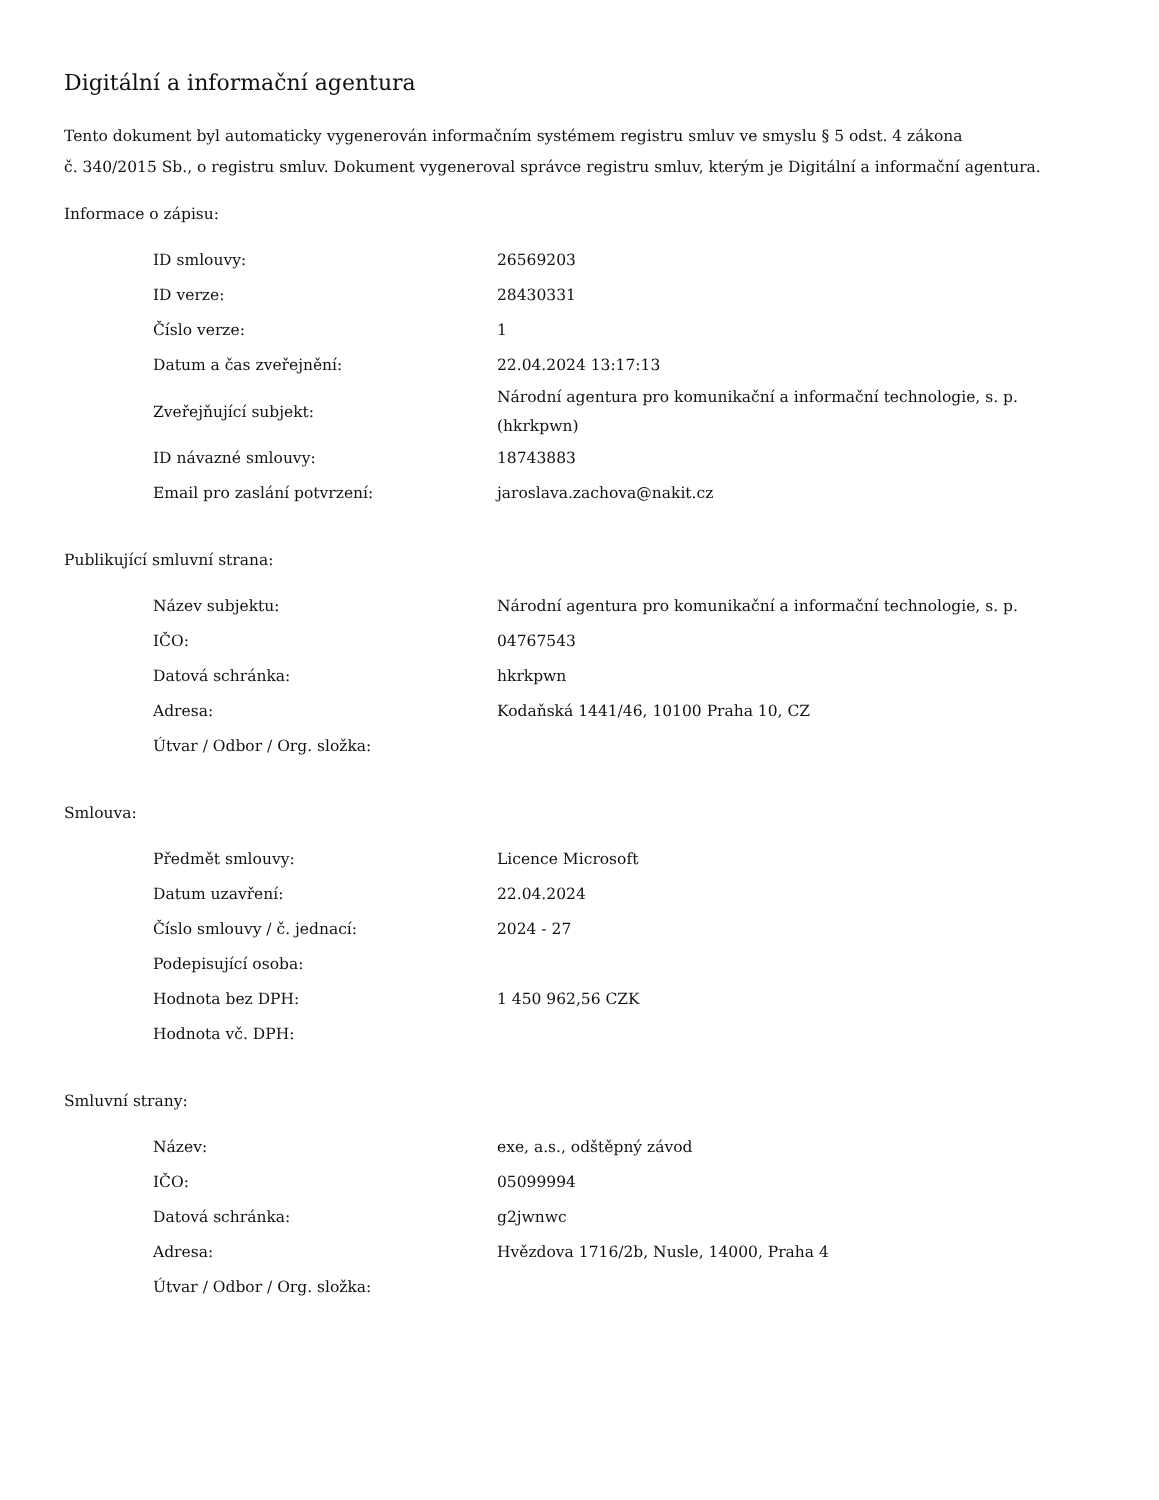Digitální a informační agentura
Tento dokument byl automaticky vygenerován informačním systémem registru smluv ve smyslu § 5 odst. 4 zákona
č. 340/2015 Sb., o registru smluv. Dokument vygeneroval správce registru smluv, kterým je Digitální a informační agentura.
Informace o zápisu:
| ID smlouvy: | 26569203 |
| ID verze: | 28430331 |
| Číslo verze: | 1 |
| Datum a čas zveřejnění: | 22.04.2024 13:17:13 |
| Zveřejňující subjekt: | Národní agentura pro komunikační a informační technologie, s. p. (hkrkpwn) |
| ID návazné smlouvy: | 18743883 |
| Email pro zaslání potvrzení: | jaroslava.zachova@nakit.cz |
Publikující smluvní strana:
| Název subjektu: | Národní agentura pro komunikační a informační technologie, s. p. |
| IČO: | 04767543 |
| Datová schránka: | hkrkpwn |
| Adresa: | Kodaňská 1441/46, 10100 Praha 10, CZ |
| Útvar / Odbor / Org. složka: | |
Smlouva:
| Předmět smlouvy: | Licence Microsoft |
| Datum uzavření: | 22.04.2024 |
| Číslo smlouvy / č. jednací: | 2024 - 27 |
| Podepisující osoba: | |
| Hodnota bez DPH: | 1 450 962,56 CZK |
| Hodnota vč. DPH: | |
Smluvní strany:
| Název: | exe, a.s., odštěpný závod |
| IČO: | 05099994 |
| Datová schránka: | g2jwnwc |
| Adresa: | Hvězdova 1716/2b, Nusle, 14000, Praha 4 |
| Útvar / Odbor / Org. složka: | |